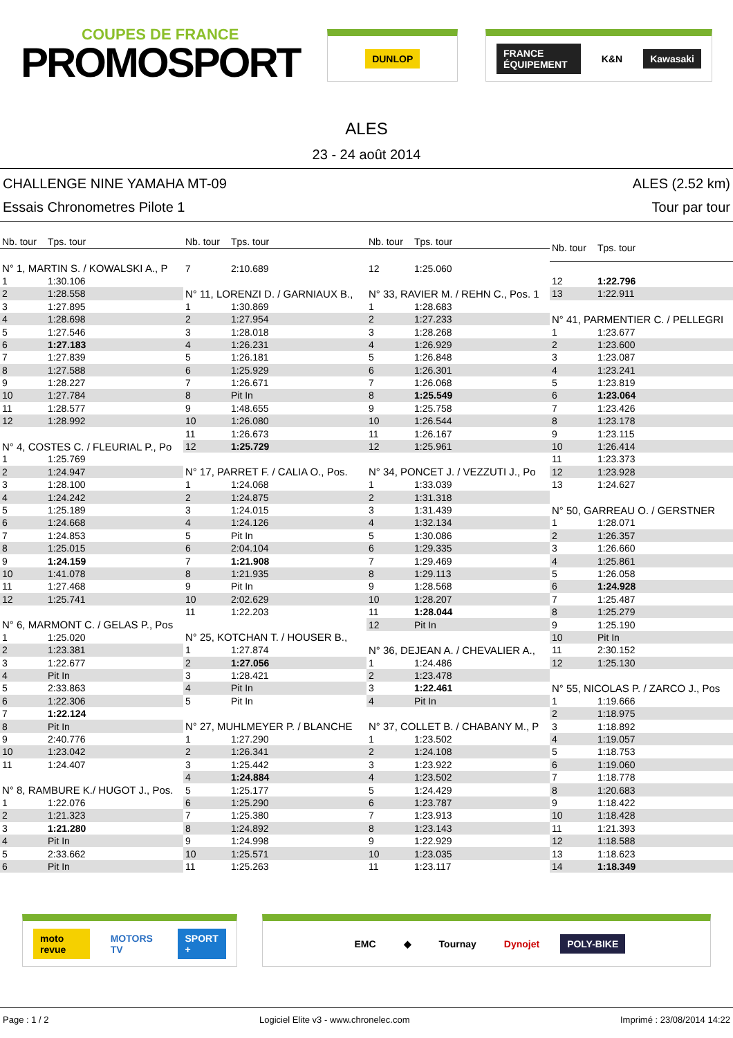COUPES DE FRANCE
PROMOSPORT
DUNLOP FRANCE ÉQUIPEMENT K&N Kawasaki
ALES
23 - 24 août 2014
CHALLENGE NINE YAMAHA MT-09
Essais Chronometres Pilote 1
ALES (2.52 km)
Tour par tour
| Nb. tour | Tps. tour |
| --- | --- |
| N° 1, MARTIN S. / KOWALSKI A., P | |
| 1 | 1:30.106 |
| 2 | 1:28.558 |
| 3 | 1:27.895 |
| 4 | 1:28.698 |
| 5 | 1:27.546 |
| 6 | 1:27.183 |
| 7 | 1:27.839 |
| 8 | 1:27.588 |
| 9 | 1:28.227 |
| 10 | 1:27.784 |
| 11 | 1:28.577 |
| 12 | 1:28.992 |
| N° 4, COSTES C. / FLEURIAL P., Po | |
| 1 | 1:25.769 |
| 2 | 1:24.947 |
| 3 | 1:28.100 |
| 4 | 1:24.242 |
| 5 | 1:25.189 |
| 6 | 1:24.668 |
| 7 | 1:24.853 |
| 8 | 1:25.015 |
| 9 | 1:24.159 |
| 10 | 1:41.078 |
| 11 | 1:27.468 |
| 12 | 1:25.741 |
| N° 6, MARMONT C. / GELAS P., Pos | |
| 1 | 1:25.020 |
| 2 | 1:23.381 |
| 3 | 1:22.677 |
| 4 | Pit In |
| 5 | 2:33.863 |
| 6 | 1:22.306 |
| 7 | 1:22.124 |
| 8 | Pit In |
| 9 | 2:40.776 |
| 10 | 1:23.042 |
| 11 | 1:24.407 |
| N° 8, RAMBURE K./ HUGOT J., Pos. | |
| 1 | 1:22.076 |
| 2 | 1:21.323 |
| 3 | 1:21.280 |
| 4 | Pit In |
| 5 | 2:33.662 |
| 6 | Pit In |
| Nb. tour | Tps. tour |
| --- | --- |
| 7 | 2:10.689 |
| N° 11, LORENZI D. / GARNIAUX B., | |
| 1 | 1:30.869 |
| 2 | 1:27.954 |
| 3 | 1:28.018 |
| 4 | 1:26.231 |
| 5 | 1:26.181 |
| 6 | 1:25.929 |
| 7 | 1:26.671 |
| 8 | Pit In |
| 9 | 1:48.655 |
| 10 | 1:26.080 |
| 11 | 1:26.673 |
| 12 | 1:25.729 |
| N° 17, PARRET F. / CALIA O., Pos. | |
| 1 | 1:24.068 |
| 2 | 1:24.875 |
| 3 | 1:24.015 |
| 4 | 1:24.126 |
| 5 | Pit In |
| 6 | 2:04.104 |
| 7 | 1:21.908 |
| 8 | 1:21.935 |
| 9 | Pit In |
| 10 | 2:02.629 |
| 11 | 1:22.203 |
| N° 25, KOTCHAN T. / HOUSER B., | |
| 1 | 1:27.874 |
| 2 | 1:27.056 |
| 3 | 1:28.421 |
| 4 | Pit In |
| 5 | Pit In |
| N° 27, MUHLMEYER P. / BLANCHE | |
| 1 | 1:27.290 |
| 2 | 1:26.341 |
| 3 | 1:25.442 |
| 4 | 1:24.884 |
| 5 | 1:25.177 |
| 6 | 1:25.290 |
| 7 | 1:25.380 |
| 8 | 1:24.892 |
| 9 | 1:24.998 |
| 10 | 1:25.571 |
| 11 | 1:25.263 |
| Nb. tour | Tps. tour |
| --- | --- |
| 12 | 1:25.060 |
| N° 33, RAVIER M. / REHN C., Pos. 1 | |
| 1 | 1:28.683 |
| 2 | 1:27.233 |
| 3 | 1:28.268 |
| 4 | 1:26.929 |
| 5 | 1:26.848 |
| 6 | 1:26.301 |
| 7 | 1:26.068 |
| 8 | 1:25.549 |
| 9 | 1:25.758 |
| 10 | 1:26.544 |
| 11 | 1:26.167 |
| 12 | 1:25.961 |
| N° 34, PONCET J. / VEZZUTI J., Po | |
| 1 | 1:33.039 |
| 2 | 1:31.318 |
| 3 | 1:31.439 |
| 4 | 1:32.134 |
| 5 | 1:30.086 |
| 6 | 1:29.335 |
| 7 | 1:29.469 |
| 8 | 1:29.113 |
| 9 | 1:28.568 |
| 10 | 1:28.207 |
| 11 | 1:28.044 |
| 12 | Pit In |
| N° 36, DEJEAN A. / CHEVALIER A., | |
| 1 | 1:24.486 |
| 2 | 1:23.478 |
| 3 | 1:22.461 |
| 4 | Pit In |
| N° 37, COLLET B. / CHABANY M., P | |
| 1 | 1:23.502 |
| 2 | 1:24.108 |
| 3 | 1:23.922 |
| 4 | 1:23.502 |
| 5 | 1:24.429 |
| 6 | 1:23.787 |
| 7 | 1:23.913 |
| 8 | 1:23.143 |
| 9 | 1:22.929 |
| 10 | 1:23.035 |
| 11 | 1:23.117 |
| Nb. tour | Tps. tour |
| --- | --- |
| 12 | 1:22.796 |
| 13 | 1:22.911 |
| N° 41, PARMENTIER C. / PELLEGRI | |
| 1 | 1:23.677 |
| 2 | 1:23.600 |
| 3 | 1:23.087 |
| 4 | 1:23.241 |
| 5 | 1:23.819 |
| 6 | 1:23.064 |
| 7 | 1:23.426 |
| 8 | 1:23.178 |
| 9 | 1:23.115 |
| 10 | 1:26.414 |
| 11 | 1:23.373 |
| 12 | 1:23.928 |
| 13 | 1:24.627 |
| N° 50, GARREAU O. / GERSTNER | |
| 1 | 1:28.071 |
| 2 | 1:26.357 |
| 3 | 1:26.660 |
| 4 | 1:25.861 |
| 5 | 1:26.058 |
| 6 | 1:24.928 |
| 7 | 1:25.487 |
| 8 | 1:25.279 |
| 9 | 1:25.190 |
| 10 | Pit In |
| 11 | 2:30.152 |
| 12 | 1:25.130 |
| N° 55, NICOLAS P. / ZARCO J., Pos | |
| 1 | 1:19.666 |
| 2 | 1:18.975 |
| 3 | 1:18.892 |
| 4 | 1:19.057 |
| 5 | 1:18.753 |
| 6 | 1:19.060 |
| 7 | 1:18.778 |
| 8 | 1:20.683 |
| 9 | 1:18.422 |
| 10 | 1:18.428 |
| 11 | 1:21.393 |
| 12 | 1:18.588 |
| 13 | 1:18.623 |
| 14 | 1:18.349 |
moto revue MOTORS TV SPORT + EMC ◆ Tournay Dynojet POLY-BIKE
Page : 1 / 2 Logiciel Elite v3 - www.chronelec.com Imprimé : 23/08/2014 14:22